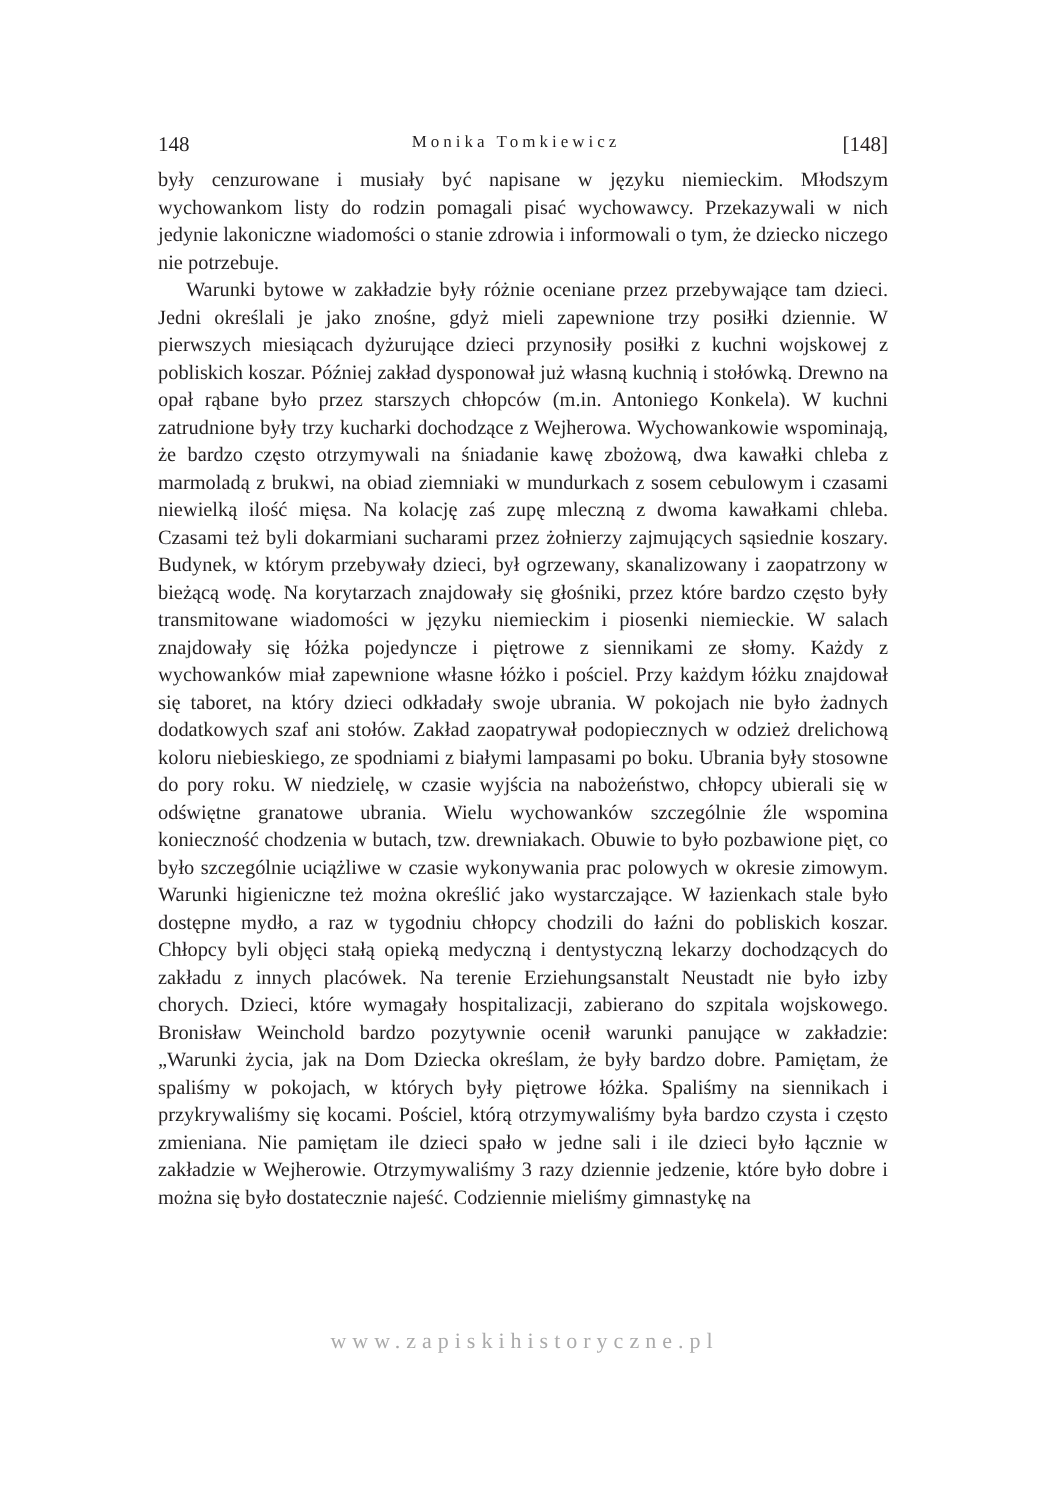148 Monika Tomkiewicz [148]
były cenzurowane i musiały być napisane w języku niemieckim. Młodszym wychowankom listy do rodzin pomagali pisać wychowawcy. Przekazywali w nich jedynie lakoniczne wiadomości o stanie zdrowia i informowali o tym, że dziecko niczego nie potrzebuje.
Warunki bytowe w zakładzie były różnie oceniane przez przebywające tam dzieci. Jedni określali je jako znośne, gdyż mieli zapewnione trzy posiłki dziennie. W pierwszych miesiącach dyżurujące dzieci przynosiły posiłki z kuchni wojskowej z pobliskich koszar. Później zakład dysponował już własną kuchnią i stołówką. Drewno na opał rąbane było przez starszych chłopców (m.in. Antoniego Konkela). W kuchni zatrudnione były trzy kucharki dochodzące z Wejherowa. Wychowankowie wspominają, że bardzo często otrzymywali na śniadanie kawę zbożową, dwa kawałki chleba z marmoladą z brukwi, na obiad ziemniaki w mundurkach z sosem cebulowym i czasami niewielką ilość mięsa. Na kolację zaś zupę mleczną z dwoma kawałkami chleba. Czasami też byli dokarmiani sucharami przez żołnierzy zajmujących sąsiednie koszary. Budynek, w którym przebywały dzieci, był ogrzewany, skanalizowany i zaopatrzony w bieżącą wodę. Na korytarzach znajdowały się głośniki, przez które bardzo często były transmitowane wiadomości w języku niemieckim i piosenki niemieckie. W salach znajdowały się łóżka pojedyncze i piętrowe z siennikami ze słomy. Każdy z wychowanków miał zapewnione własne łóżko i pościel. Przy każdym łóżku znajdował się taboret, na który dzieci odkładały swoje ubrania. W pokojach nie było żadnych dodatkowych szaf ani stołów. Zakład zaopatrywał podopiecznych w odzież drelichową koloru niebieskiego, ze spodniami z białymi lampasami po boku. Ubrania były stosowne do pory roku. W niedzielę, w czasie wyjścia na nabożeństwo, chłopcy ubierali się w odświętne granatowe ubrania. Wielu wychowanków szczególnie źle wspomina konieczność chodzenia w butach, tzw. drewniakach. Obuwie to było pozbawione pięt, co było szczególnie uciążliwe w czasie wykonywania prac polowych w okresie zimowym. Warunki higieniczne też można określić jako wystarczające. W łazienkach stale było dostępne mydło, a raz w tygodniu chłopcy chodzili do łaźni do pobliskich koszar. Chłopcy byli objęci stałą opieką medyczną i dentystyczną lekarzy dochodzących do zakładu z innych placówek. Na terenie Erziehungsanstalt Neustadt nie było izby chorych. Dzieci, które wymagały hospitalizacji, zabierano do szpitala wojskowego. Bronisław Weinchold bardzo pozytywnie ocenił warunki panujące w zakładzie: „Warunki życia, jak na Dom Dziecka określam, że były bardzo dobre. Pamiętam, że spaliśmy w pokojach, w których były piętrowe łóżka. Spaliśmy na siennikach i przykrywaliśmy się kocami. Pościel, którą otrzymywaliśmy była bardzo czysta i często zmieniana. Nie pamiętam ile dzieci spało w jedne sali i ile dzieci było łącznie w zakładzie w Wejherowie. Otrzymywaliśmy 3 razy dziennie jedzenie, które było dobre i można się było dostatecznie najeść. Codziennie mieliśmy gimnastykę na
www.zapiskihistoryczne.pl